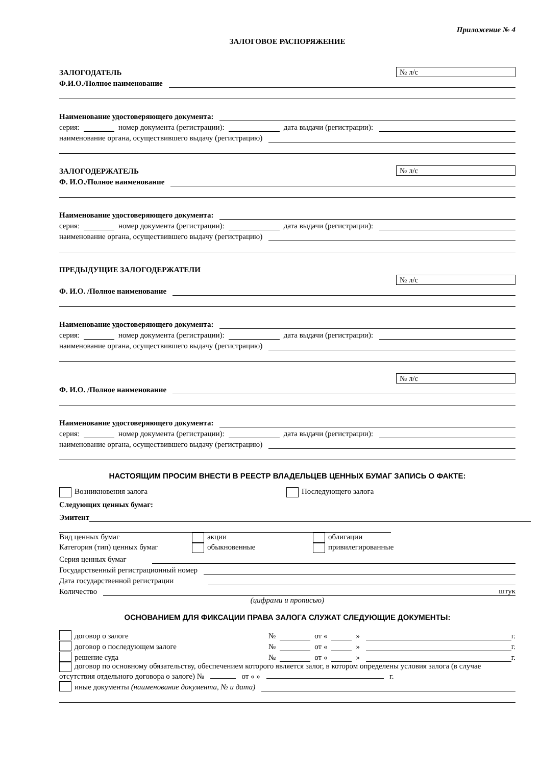Приложение № 4
ЗАЛОГОВОЕ РАСПОРЯЖЕНИЕ
ЗАЛОГОДАТЕЛЬ № л/с
Ф.И.О./Полное наименование
Наименование удостоверяющего документа:
серия: номер документа (регистрации): дата выдачи (регистрации):
наименование органа, осуществившего выдачу (регистрацию)
ЗАЛОГОДЕРЖАТЕЛЬ № л/с
Ф. И.О./Полное наименование
Наименование удостоверяющего документа:
серия: номер документа (регистрации): дата выдачи (регистрации):
наименование органа, осуществившего выдачу (регистрацию)
ПРЕДЫДУЩИЕ ЗАЛОГОДЕРЖАТЕЛИ
№ л/с
Ф. И.О. /Полное наименование
Наименование удостоверяющего документа:
серия: номер документа (регистрации): дата выдачи (регистрации):
наименование органа, осуществившего выдачу (регистрацию)
№ л/с
Ф. И.О. /Полное наименование
Наименование удостоверяющего документа:
серия: номер документа (регистрации): дата выдачи (регистрации):
наименование органа, осуществившего выдачу (регистрацию)
НАСТОЯЩИМ ПРОСИМ ВНЕСТИ В РЕЕСТР ВЛАДЕЛЬЦЕВ ЦЕННЫХ БУМАГ ЗАПИСЬ О ФАКТЕ:
Возникновения залога Последующего залога
Следующих ценных бумаг:
Эмитент
Вид ценных бумаг акции облигации
Категория (тип) ценных бумаг обыкновенные привилегированные
Серия ценных бумаг
Государственный регистрационный номер
Дата государственной регистрации
Количество штук
(цифрами и прописью)
ОСНОВАНИЕМ ДЛЯ ФИКСАЦИИ ПРАВА ЗАЛОГА СЛУЖАТ СЛЕДУЮЩИЕ ДОКУМЕНТЫ:
договор о залоге № от « » г.
договор о последующем залоге № от « » г.
решение суда № от « » г.
договор по основному обязательству, обеспечением которого является залог, в котором определены условия залога (в случае отсутствия отдельного договора о залоге) № от « » г.
иные документы (наименование документа, № и дата)